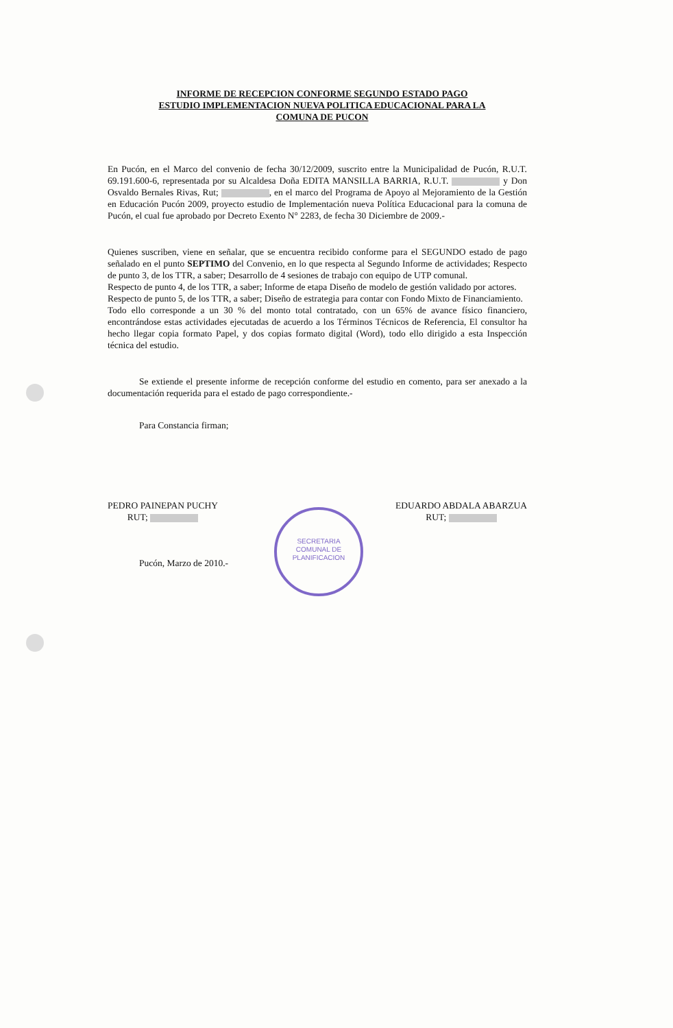INFORME DE RECEPCION CONFORME SEGUNDO ESTADO PAGO
ESTUDIO IMPLEMENTACION NUEVA POLITICA EDUCACIONAL PARA LA
COMUNA DE PUCON
En Pucón, en el Marco del convenio de fecha 30/12/2009, suscrito entre la Municipalidad de Pucón, R.U.T. 69.191.600-6, representada por su Alcaldesa Doña EDITA MANSILLA BARRIA, R.U.T. y Don Osvaldo Bernales Rivas, Rut; , en el marco del Programa de Apoyo al Mejoramiento de la Gestión en Educación Pucón 2009, proyecto estudio de Implementación nueva Política Educacional para la comuna de Pucón, el cual fue aprobado por Decreto Exento N° 2283, de fecha 30 Diciembre de 2009.-
Quienes suscriben, viene en señalar, que se encuentra recibido conforme para el SEGUNDO estado de pago señalado en el punto SEPTIMO del Convenio, en lo que respecta al Segundo Informe de actividades; Respecto de punto 3, de los TTR, a saber; Desarrollo de 4 sesiones de trabajo con equipo de UTP comunal.
Respecto de punto 4, de los TTR, a saber; Informe de etapa Diseño de modelo de gestión validado por actores.
Respecto de punto 5, de los TTR, a saber; Diseño de estrategia para contar con Fondo Mixto de Financiamiento.
Todo ello corresponde a un 30 % del monto total contratado, con un 65% de avance físico financiero, encontrándose estas actividades ejecutadas de acuerdo a los Términos Técnicos de Referencia, El consultor ha hecho llegar copia formato Papel, y dos copias formato digital (Word), todo ello dirigido a esta Inspección técnica del estudio.
Se extiende el presente informe de recepción conforme del estudio en comento, para ser anexado a la documentación requerida para el estado de pago correspondiente.-
Para Constancia firman;
PEDRO PAINEPAN PUCHY
RUT;
EDUARDO ABDALA ABARZUA
RUT;
Pucón, Marzo de 2010.-
SECRETARIA
COMUNAL DE
PLANIFICACION